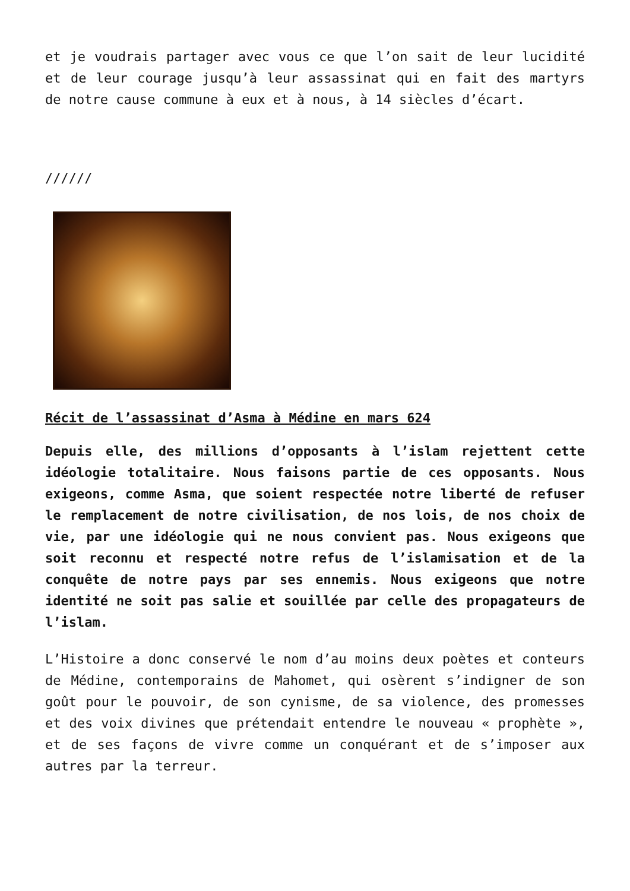et je voudrais partager avec vous ce que l’on sait de leur lucidité et de leur courage jusqu’à leur assassinat qui en fait des martyrs de notre cause commune à eux et à nous, à 14 siècles d’écart.
//////
Récit de l’assassinat d’Asma à Médine en mars 624
Depuis elle, des millions d’opposants à l’islam rejettent cette idéologie totalitaire. Nous faisons partie de ces opposants. Nous exigeons, comme Asma, que soient respectée notre liberté de refuser le remplacement de notre civilisation, de nos lois, de nos choix de vie, par une idéologie qui ne nous convient pas. Nous exigeons que soit reconnu et respecté notre refus de l’islamisation et de la conquête de notre pays par ses ennemis. Nous exigeons que notre identité ne soit pas salie et souillée par celle des propagateurs de l’islam.
L’Histoire a donc conservé le nom d’au moins deux poètes et conteurs de Médine, contemporains de Mahomet, qui osèrent s’indigner de son goût pour le pouvoir, de son cynisme, de sa violence, des promesses et des voix divines que prétendait entendre le nouveau « prophète », et de ses façons de vivre comme un conquérant et de s’imposer aux autres par la terreur.